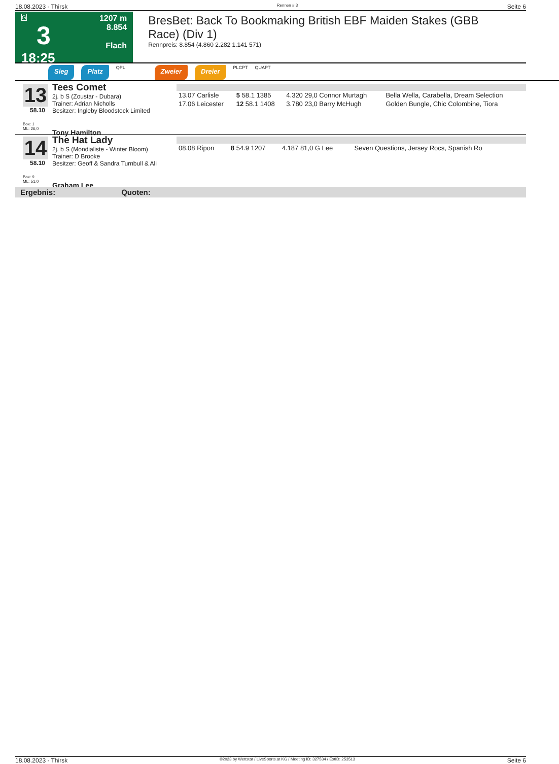18.08.2023 - Thirsk Rennen # 3 Seite 6
G
3
18:25
1207 m
8.854
Flach
BresBet: Back To Bookmaking British EBF Maiden Stakes (GBB Race) (Div 1)
Rennpreis: 8.854 (4.860 2.282 1.141 571)
Sieg Platz QPL Zweier Dreier PLCPT QUAPT
13
58.10
Box: 1
ML: 26,0
Tees Comet
2j. b S (Zoustar - Dubara)
Trainer: Adrian Nicholls
Besitzer: Ingleby Bloodstock Limited
Tony Hamilton
| 13.07 Carlisle | 5 58.1 1385 | 4.320 29,0 Connor Murtagh | Bella Wella, Carabella, Dream Selection |
| 17.06 Leicester | 12 58.1 1408 | 3.780 23,0 Barry McHugh | Golden Bungle, Chic Colombine, Tiora |
14
58.10
Box: 9
ML: 51,0
The Hat Lady
2j. b S (Mondialiste - Winter Bloom)
Trainer: D Brooke
Besitzer: Geoff & Sandra Turnbull & Ali
Graham Lee
| 08.08 Ripon | 8 54.9 1207 | 4.187 81,0 G Lee | Seven Questions, Jersey Rocs, Spanish Ro |
Ergebnis: Quoten:
18.08.2023 - Thirsk ©2023 by Wettstar / LiveSports.at KG / Meeting ID: 327534 / ExtID: 253513 Seite 6